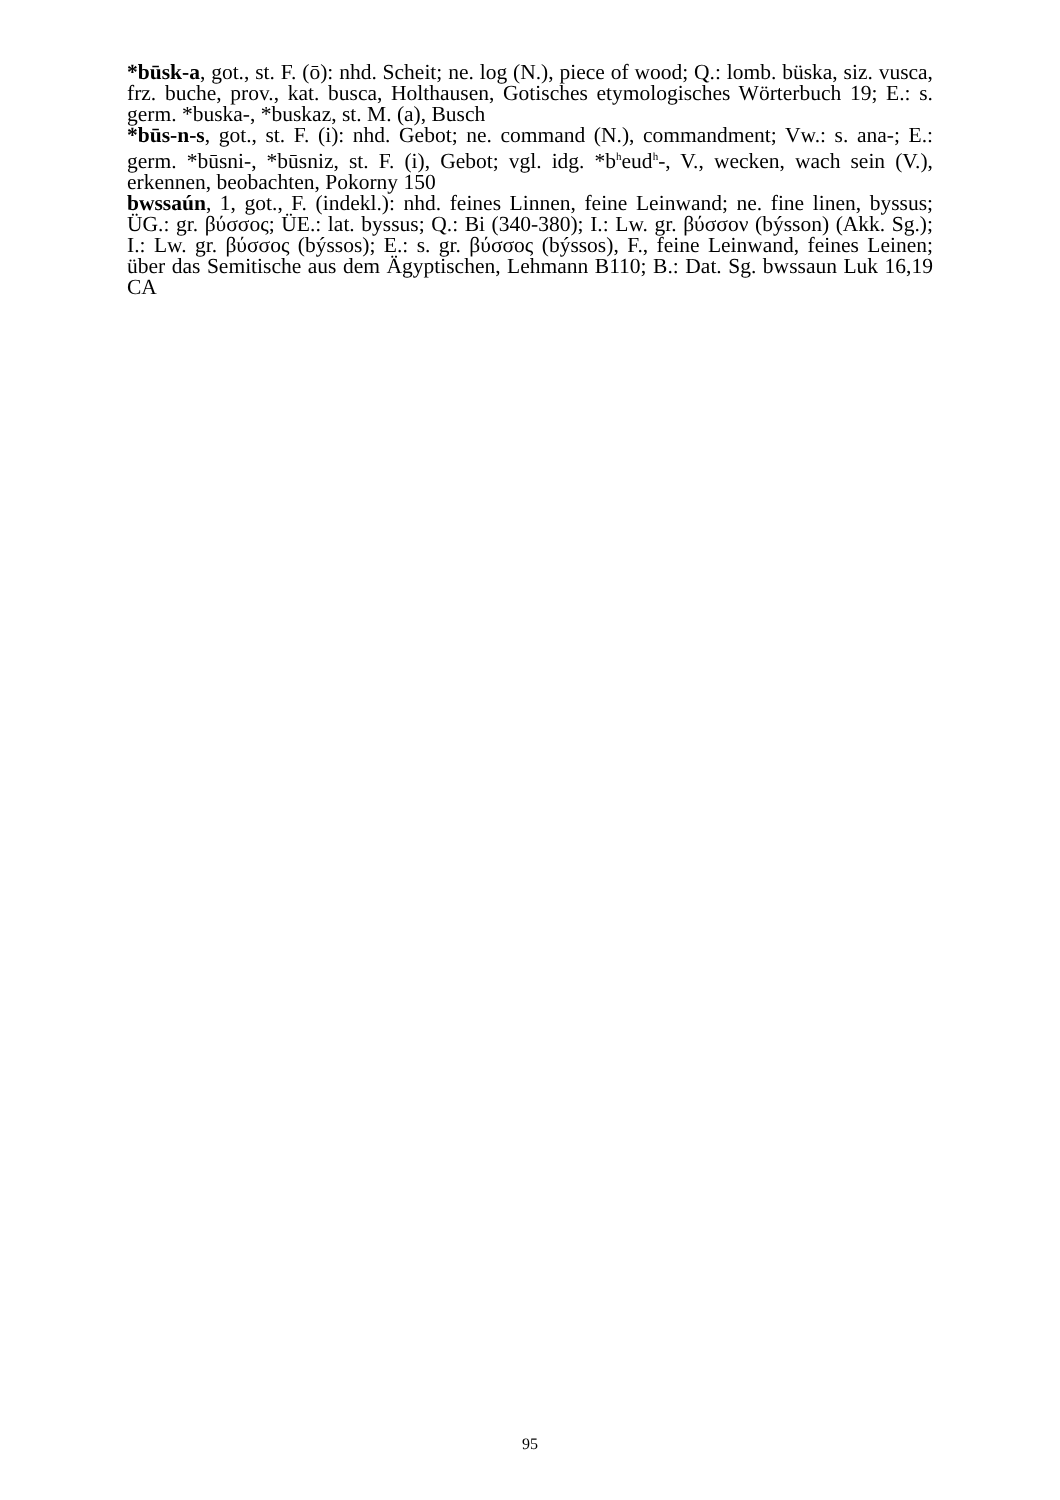*būsk-a, got., st. F. (ō): nhd. Scheit; ne. log (N.), piece of wood; Q.: lomb. büska, siz. vusca, frz. buche, prov., kat. busca, Holthausen, Gotisches etymologisches Wörterbuch 19; E.: s. germ. *buska-, *buskaz, st. M. (a), Busch
*būs-n-s, got., st. F. (i): nhd. Gebot; ne. command (N.), commandment; Vw.: s. ana-; E.: germ. *būsni-, *būsniz, st. F. (i), Gebot; vgl. idg. *b<sup>h</sup>eud<sup>h</sup>-, V., wecken, wach sein (V.), erkennen, beobachten, Pokorny 150
bwssaún, 1, got., F. (indekl.): nhd. feines Linnen, feine Leinwand; ne. fine linen, byssus; ÜG.: gr. βύσσος; ÜE.: lat. byssus; Q.: Bi (340-380); I.: Lw. gr. βύσσον (býsson) (Akk. Sg.); I.: Lw. gr. βύσσος (býssos); E.: s. gr. βύσσος (býssos), F., feine Leinwand, feines Leinen; über das Semitische aus dem Ägyptischen, Lehmann B110; B.: Dat. Sg. bwssaun Luk 16,19 CA
95